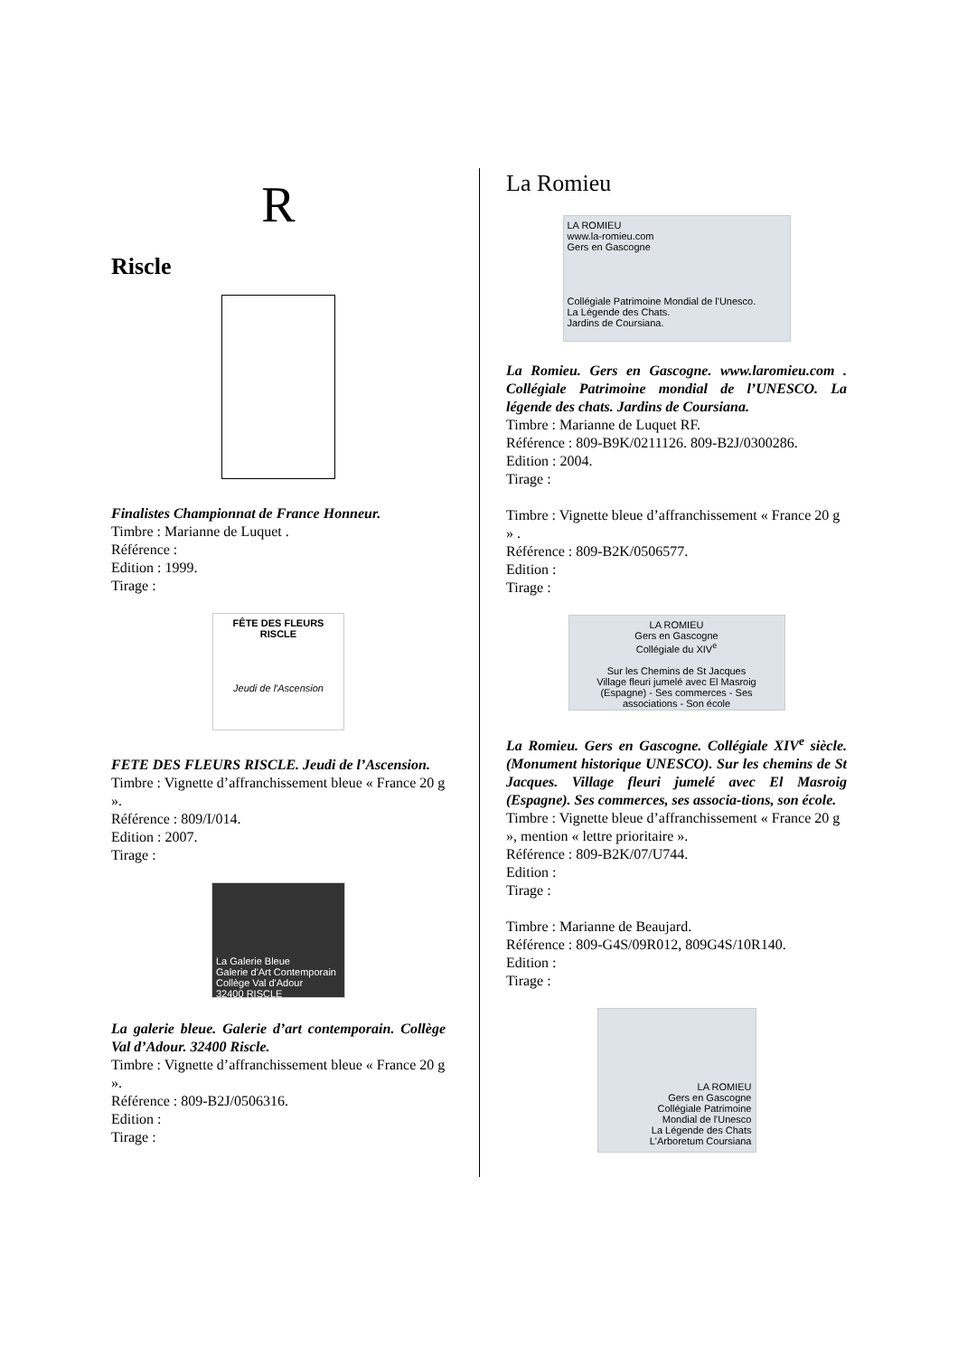R
Riscle
Finalistes Championnat de France Honneur.
Timbre : Marianne de Luquet .
Référence :
Edition : 1999.
Tirage :
FÊTE DES FLEURS
RISCLE
Jeudi de l'Ascension
FETE DES FLEURS RISCLE. Jeudi de l’Ascension.
Timbre : Vignette d’affranchissement bleue « France 20 g ».
Référence : 809/I/014.
Edition : 2007.
Tirage :
La Galerie Bleue
Galerie d'Art Contemporain
Collège Val d'Adour
32400 RISCLE
La galerie bleue. Galerie d’art contemporain. Collège Val d’Adour. 32400 Riscle.
Timbre : Vignette d’affranchissement bleue « France 20 g ».
Référence : 809-B2J/0506316.
Edition :
Tirage :
La Romieu
LA ROMIEU
www.la-romieu.com
Gers en Gascogne
Collégiale Patrimoine Mondial de l'Unesco.
La Légende des Chats.
Jardins de Coursiana.
La Romieu. Gers en Gascogne. www.laromieu.com . Collégiale Patrimoine mondial de l’UNESCO. La légende des chats. Jardins de Coursiana.
Timbre : Marianne de Luquet RF.
Référence : 809-B9K/0211126. 809-B2J/0300286.
Edition : 2004.
Tirage :
Timbre : Vignette bleue d’affranchissement « France 20 g » .
Référence : 809-B2K/0506577.
Edition :
Tirage :
LA ROMIEU
Gers en Gascogne
Collégiale du XIV<sup>e</sup>
Sur les Chemins de St Jacques
Village fleuri jumelé avec El Masroig (Espagne) - Ses commerces - Ses associations - Son école
La Romieu. Gers en Gascogne. Collégiale XIV<sup>e</sup> siècle. (Monument historique UNESCO). Sur les chemins de St Jacques. Village fleuri jumelé avec El Masroig (Espagne). Ses commerces, ses associa-tions, son école.
Timbre : Vignette bleue d’affranchissement « France 20 g », mention « lettre prioritaire ».
Référence : 809-B2K/07/U744.
Edition :
Tirage :
Timbre : Marianne de Beaujard.
Référence : 809-G4S/09R012, 809G4S/10R140.
Edition :
Tirage :
LA ROMIEU
Gers en Gascogne
Collégiale Patrimoine
Mondial de l'Unesco
La Légende des Chats
L'Arboretum Coursiana